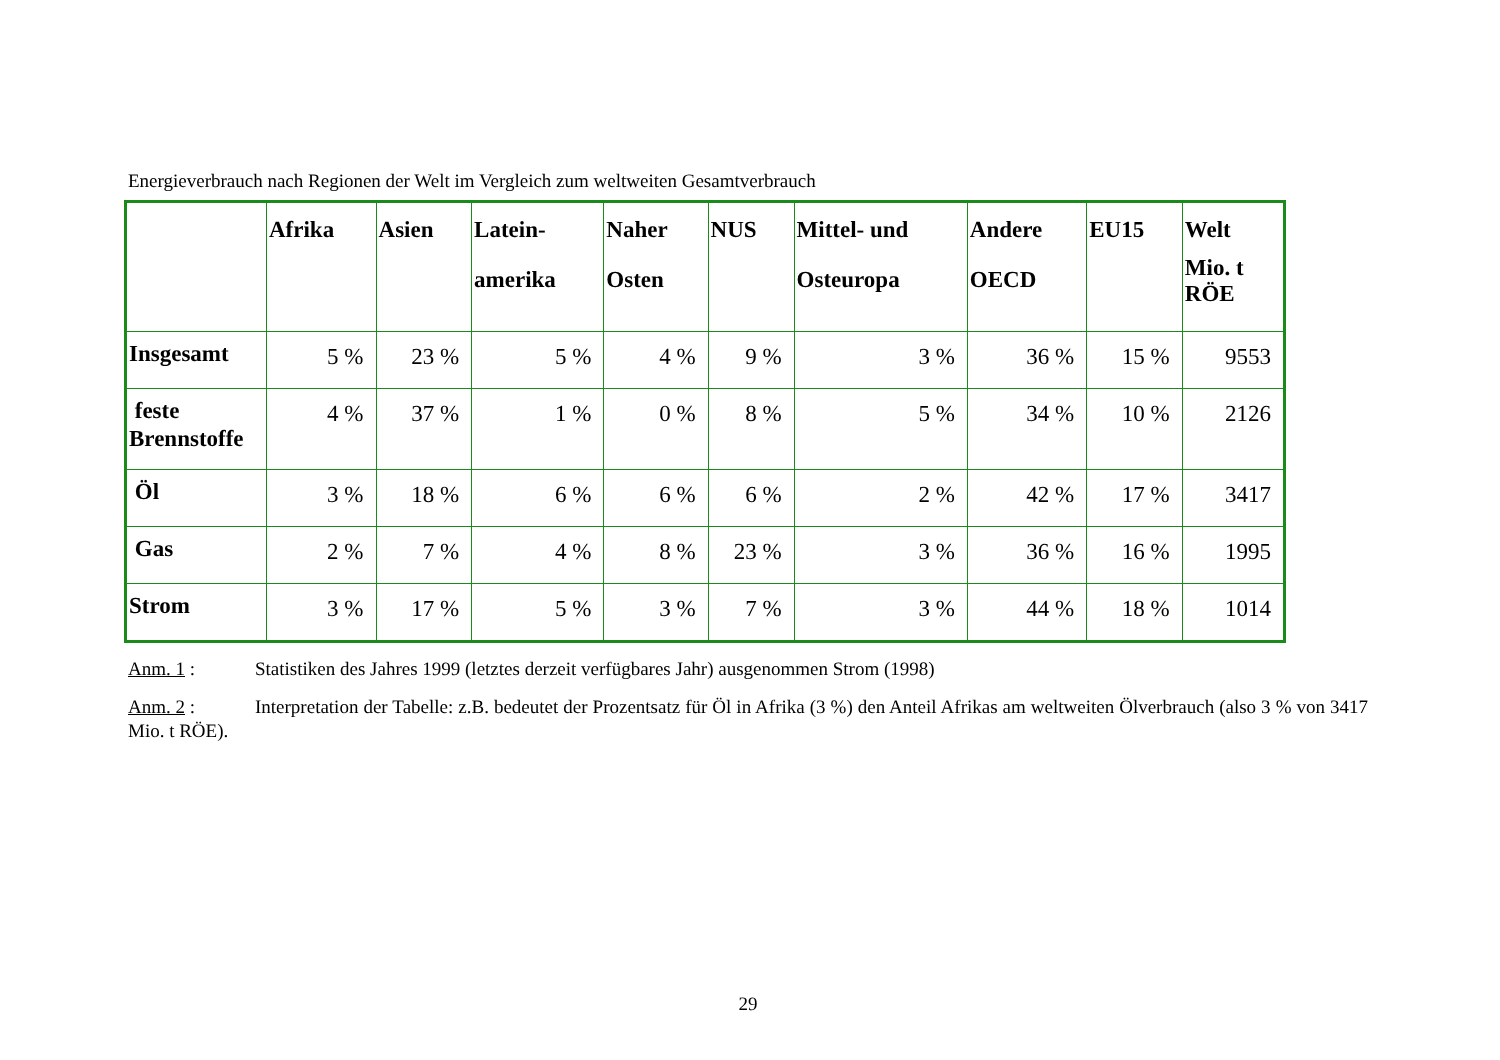Energieverbrauch nach Regionen der Welt im Vergleich zum weltweiten Gesamtverbrauch
| | Afrika | Asien | Latein- amerika | Naher Osten | NUS | Mittel- und Osteuropa | Andere OECD | EU15 | Welt Mio. t RÖE |
| --- | --- | --- | --- | --- | --- | --- | --- | --- | --- |
| Insgesamt | 5 % | 23 % | 5 % | 4 % | 9 % | 3 % | 36 % | 15 % | 9553 |
| feste Brennstoffe | 4 % | 37 % | 1 % | 0 % | 8 % | 5 % | 34 % | 10 % | 2126 |
| Öl | 3 % | 18 % | 6 % | 6 % | 6 % | 2 % | 42 % | 17 % | 3417 |
| Gas | 2 % | 7 % | 4 % | 8 % | 23 % | 3 % | 36 % | 16 % | 1995 |
| Strom | 3 % | 17 % | 5 % | 3 % | 7 % | 3 % | 44 % | 18 % | 1014 |
Anm. 1 : Statistiken des Jahres 1999 (letztes derzeit verfügbares Jahr) ausgenommen Strom (1998)
Anm. 2 : Interpretation der Tabelle: z.B. bedeutet der Prozentsatz für Öl in Afrika (3 %) den Anteil Afrikas am weltweiten Ölverbrauch (also 3 % von 3417 Mio. t RÖE).
29